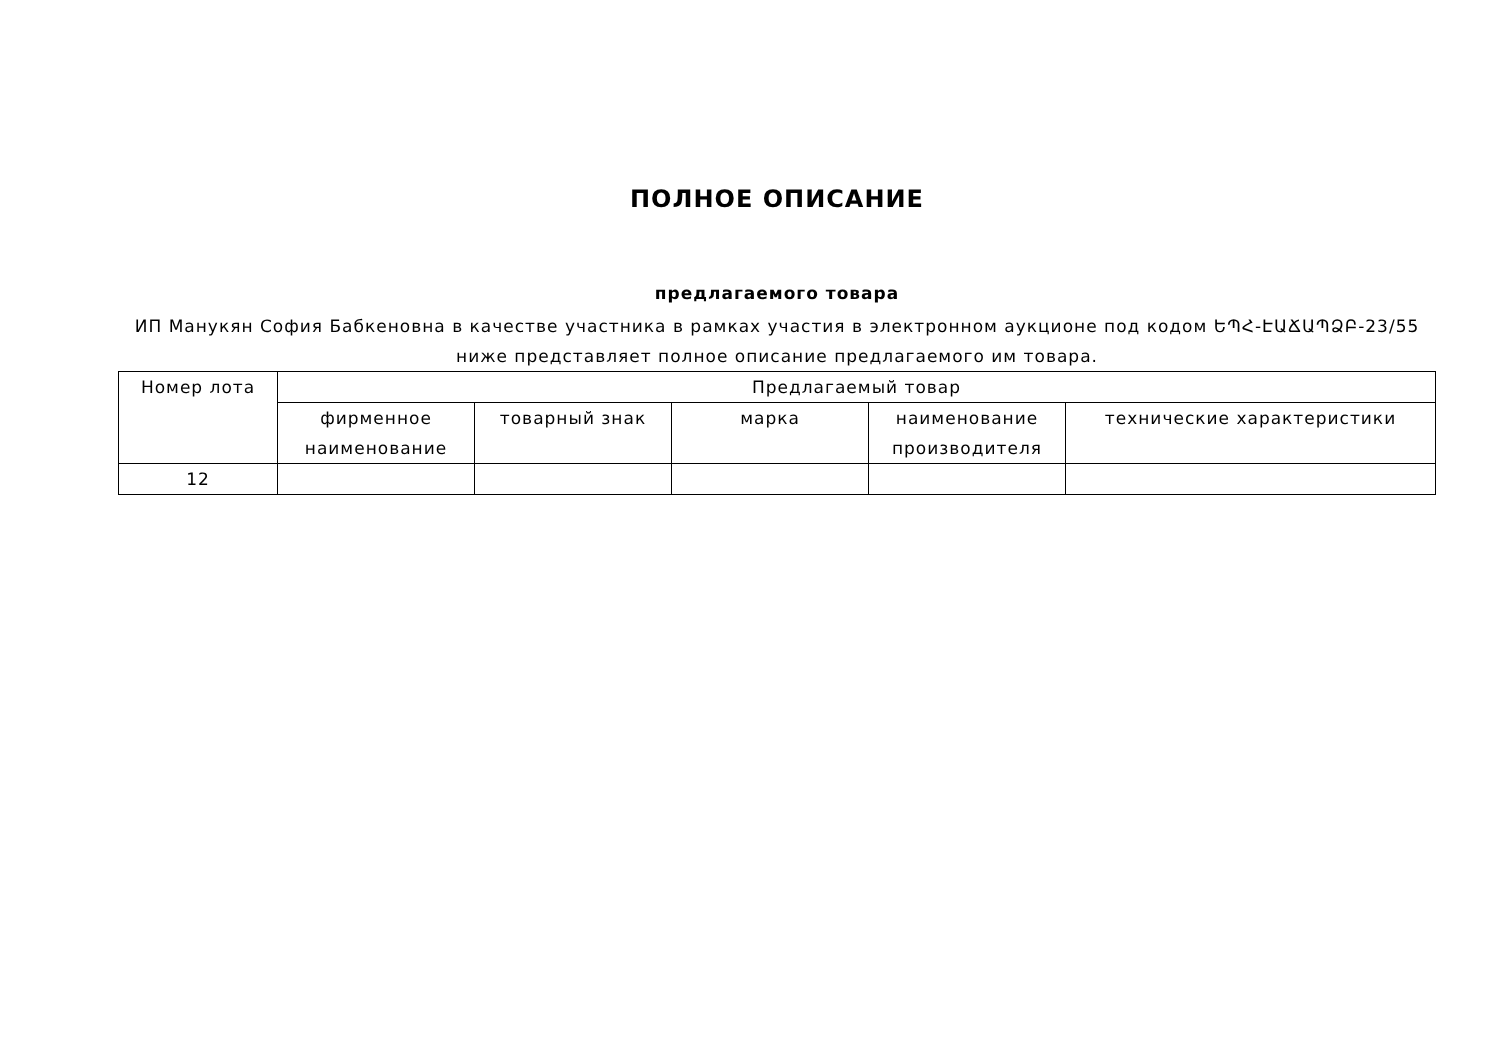ПОЛНОЕ ОПИСАНИЕ
предлагаемого товара
ИП Манукян София Бабкеновна в качестве участника в рамках участия в электронном аукционе под кодом ԵՊՀ-ԷԱՃԱՊՁԲ-23/55 ниже представляет полное описание предлагаемого им товара.
| Номер лота | Предлагаемый товар | | | | |
| --- | --- | --- | --- | --- | --- |
| | фирменное наименование | товарный знак | марка | наименование производителя | технические характеристики |
| 12 | | | | | |